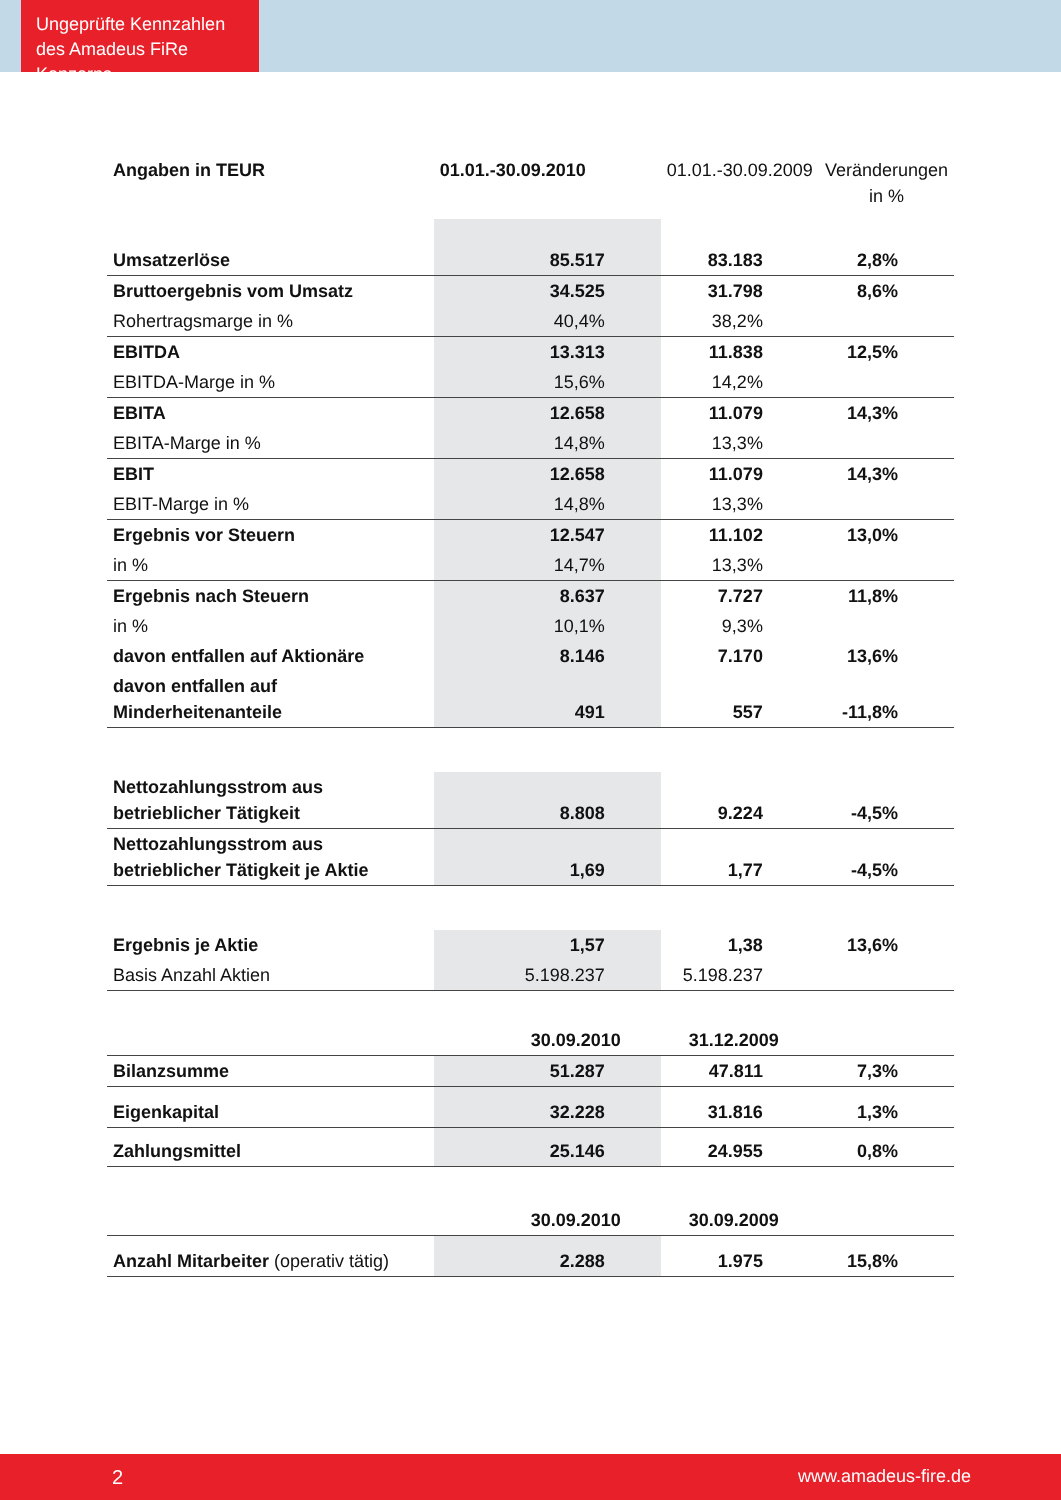Ungeprüfte Kennzahlen des Amadeus FiRe Konzerns
| Angaben in TEUR | 01.01.-30.09.2010 | 01.01.-30.09.2009 | Veränderungen in % |
| --- | --- | --- | --- |
| Umsatzerlöse | 85.517 | 83.183 | 2,8% |
| Bruttoergebnis vom Umsatz | 34.525 | 31.798 | 8,6% |
| Rohertragsmarge in % | 40,4% | 38,2% | |
| EBITDA | 13.313 | 11.838 | 12,5% |
| EBITDA-Marge in % | 15,6% | 14,2% | |
| EBITA | 12.658 | 11.079 | 14,3% |
| EBITA-Marge in % | 14,8% | 13,3% | |
| EBIT | 12.658 | 11.079 | 14,3% |
| EBIT-Marge in % | 14,8% | 13,3% | |
| Ergebnis vor Steuern | 12.547 | 11.102 | 13,0% |
| in % | 14,7% | 13,3% | |
| Ergebnis nach Steuern | 8.637 | 7.727 | 11,8% |
| in % | 10,1% | 9,3% | |
| davon entfallen auf Aktionäre | 8.146 | 7.170 | 13,6% |
| davon entfallen auf Minderheitenanteile | 491 | 557 | -11,8% |
| Nettozahlungsstrom aus betrieblicher Tätigkeit | 8.808 | 9.224 | -4,5% |
| Nettozahlungsstrom aus betrieblicher Tätigkeit je Aktie | 1,69 | 1,77 | -4,5% |
| Ergebnis je Aktie | 1,57 | 1,38 | 13,6% |
| Basis Anzahl Aktien | 5.198.237 | 5.198.237 | |
| | 30.09.2010 | 31.12.2009 | |
| Bilanzsumme | 51.287 | 47.811 | 7,3% |
| Eigenkapital | 32.228 | 31.816 | 1,3% |
| Zahlungsmittel | 25.146 | 24.955 | 0,8% |
| | 30.09.2010 | 30.09.2009 | |
| Anzahl Mitarbeiter (operativ tätig) | 2.288 | 1.975 | 15,8% |
2 www.amadeus-fire.de